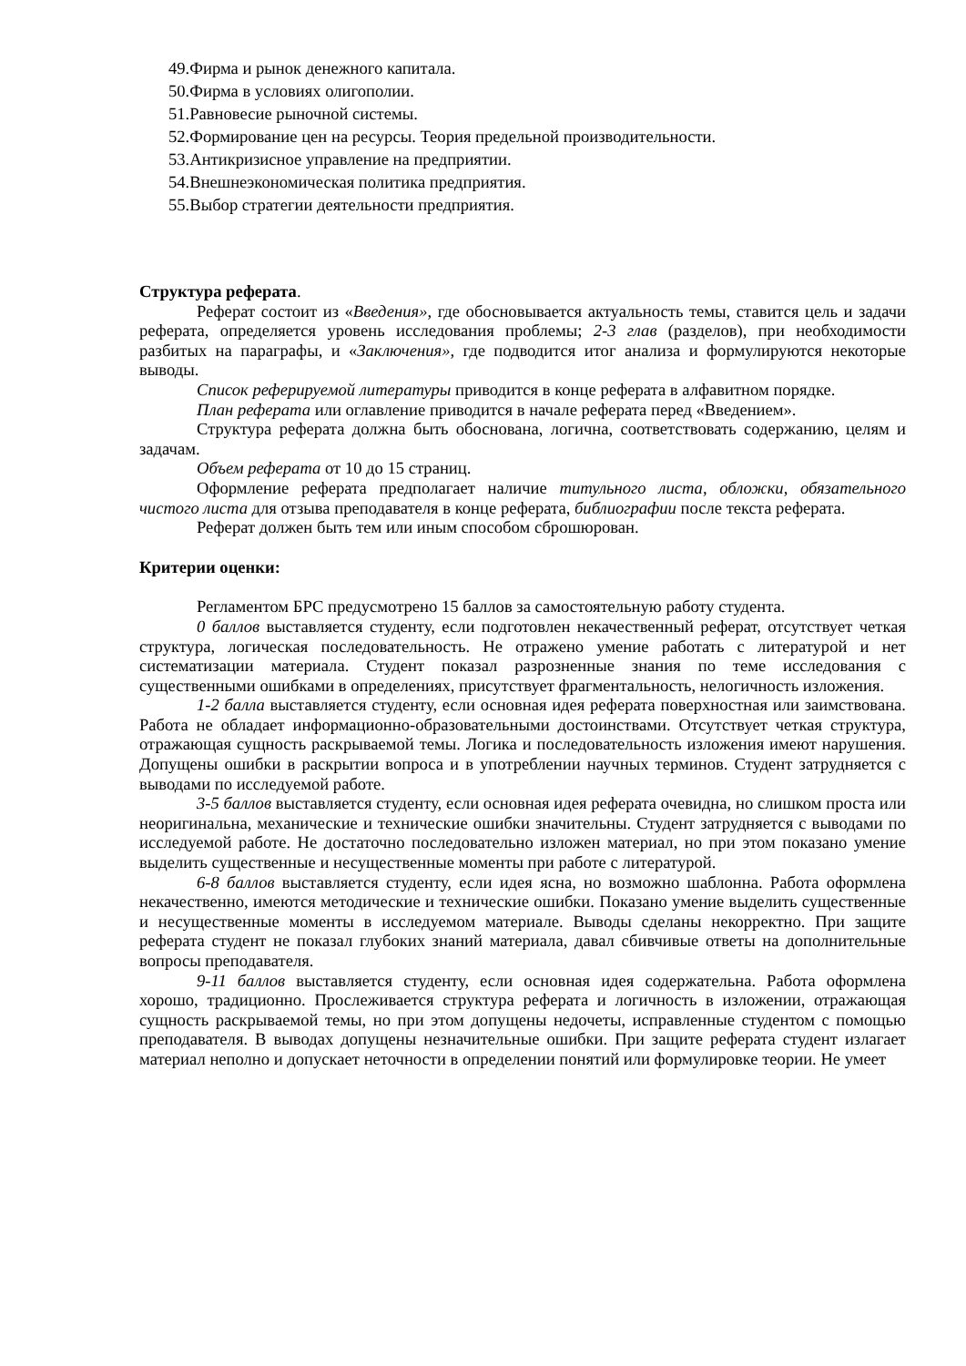49.Фирма и рынок денежного капитала.
50.Фирма в условиях олигополии.
51.Равновесие рыночной системы.
52.Формирование цен на ресурсы. Теория предельной производительности.
53.Антикризисное управление на предприятии.
54.Внешнеэкономическая политика предприятия.
55.Выбор стратегии деятельности предприятия.
Структура реферата.
Реферат состоит из «Введения», где обосновывается актуальность темы, ставится цель и задачи реферата, определяется уровень исследования проблемы; 2-3 глав (разделов), при необходимости разбитых на параграфы, и «Заключения», где подводится итог анализа и формулируются некоторые выводы.
Список реферируемой литературы приводится в конце реферата в алфавитном порядке.
План реферата или оглавление приводится в начале реферата перед «Введением».
Структура реферата должна быть обоснована, логична, соответствовать содержанию, целям и задачам.
Объем реферата от 10 до 15 страниц.
Оформление реферата предполагает наличие титульного листа, обложки, обязательного чистого листа для отзыва преподавателя в конце реферата, библиографии после текста реферата.
Реферат должен быть тем или иным способом сброшюрован.
Критерии оценки:
Регламентом БРС предусмотрено 15 баллов за самостоятельную работу студента.
0 баллов выставляется студенту, если подготовлен некачественный реферат, отсутствует четкая структура, логическая последовательность. Не отражено умение работать с литературой и нет систематизации материала. Студент показал разрозненные знания по теме исследования с существенными ошибками в определениях, присутствует фрагментальность, нелогичность изложения.
1-2 балла выставляется студенту, если основная идея реферата поверхностная или заимствована. Работа не обладает информационно-образовательными достоинствами. Отсутствует четкая структура, отражающая сущность раскрываемой темы. Логика и последовательность изложения имеют нарушения. Допущены ошибки в раскрытии вопроса и в употреблении научных терминов. Студент затрудняется с выводами по исследуемой работе.
3-5 баллов выставляется студенту, если основная идея реферата очевидна, но слишком проста или неоригинальна, механические и технические ошибки значительны. Студент затрудняется с выводами по исследуемой работе. Не достаточно последовательно изложен материал, но при этом показано умение выделить существенные и несущественные моменты при работе с литературой.
6-8 баллов выставляется студенту, если идея ясна, но возможно шаблонна. Работа оформлена некачественно, имеются методические и технические ошибки. Показано умение выделить существенные и несущественные моменты в исследуемом материале. Выводы сделаны некорректно. При защите реферата студент не показал глубоких знаний материала, давал сбивчивые ответы на дополнительные вопросы преподавателя.
9-11 баллов выставляется студенту, если основная идея содержательна. Работа оформлена хорошо, традиционно. Прослеживается структура реферата и логичность в изложении, отражающая сущность раскрываемой темы, но при этом допущены недочеты, исправленные студентом с помощью преподавателя. В выводах допущены незначительные ошибки. При защите реферата студент излагает материал неполно и допускает неточности в определении понятий или формулировке теории. Не умеет